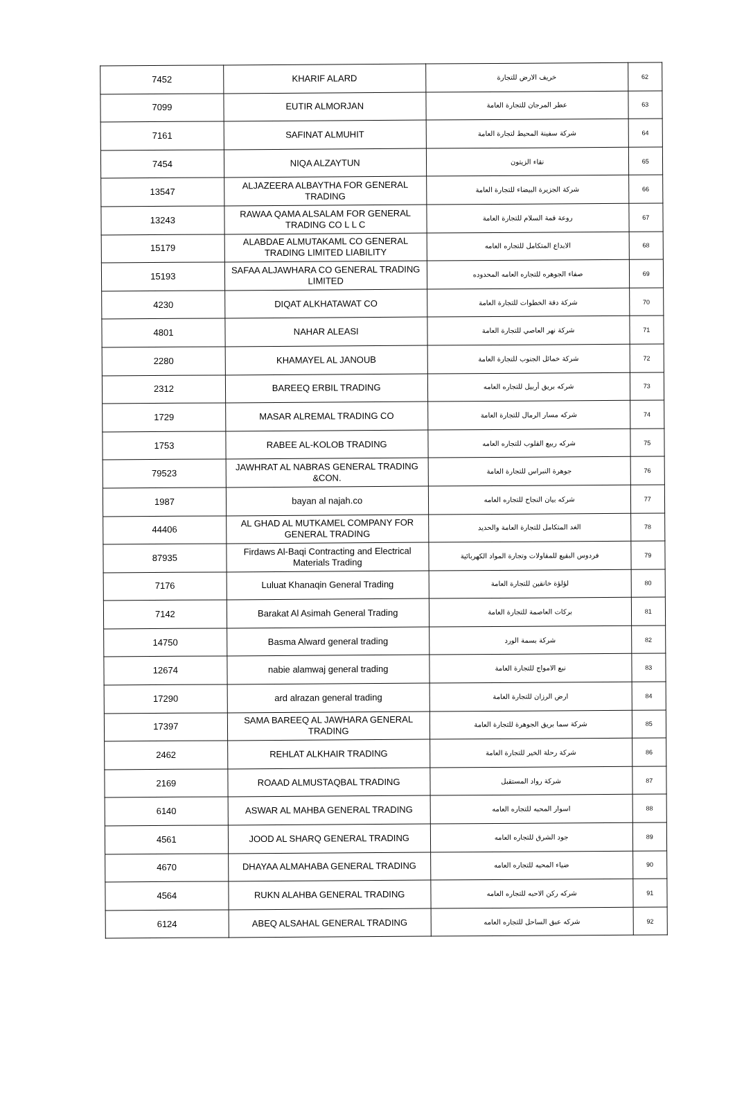| 7452 | KHARIF ALARD | خريف الارض للتجارة | 62 |
| 7099 | EUTIR ALMORJAN | عطر المرجان للتجارة العامة | 63 |
| 7161 | SAFINAT ALMUHIT | شركة سفينة المحيط لتجارة العامة | 64 |
| 7454 | NIQA ALZAYTUN | نقاء الزيتون | 65 |
| 13547 | ALJAZEERA ALBAYTHA FOR GENERAL TRADING | شركة الجزيرة البيضاء للتجارة العامة | 66 |
| 13243 | RAWAA QAMA ALSALAM FOR GENERAL TRADING CO L L C | روعة قمة السلام للتجارة العامة | 67 |
| 15179 | ALABDAE ALMUTAKAML CO GENERAL TRADING LIMITED LIABILITY | الابداع المتكامل للتجاره العامه | 68 |
| 15193 | SAFAA ALJAWHARA CO GENERAL TRADING LIMITED | صفاء الجوهره للتجاره العامه المحدوده | 69 |
| 4230 | DIQAT ALKHATAWAT CO | شركة دقة الخطوات للتجارة العامة | 70 |
| 4801 | NAHAR ALEASI | شركة نهر العاصي للتجارة العامة | 71 |
| 2280 | KHAMAYEL AL JANOUB | شركة خمائل الجنوب للتجارة العامة | 72 |
| 2312 | BAREEQ ERBIL TRADING | شركه بريق أربيل للتجاره العامه | 73 |
| 1729 | MASAR ALREMAL TRADING CO | شركه مسار الرمال للتجارة العامة | 74 |
| 1753 | RABEE AL-KOLOB TRADING | شركه ربيع القلوب للتجاره العامه | 75 |
| 79523 | JAWHRAT AL NABRAS GENERAL TRADING &CON. | جوهرة النبراس للتجارة العامة | 76 |
| 1987 | bayan al najah.co | شركه بيان النجاح للتجاره العامه | 77 |
| 44406 | AL GHAD AL MUTKAMEL COMPANY FOR GENERAL TRADING | الغد المتكامل للتجارة العامة والحديد | 78 |
| 87935 | Firdaws Al-Baqi Contracting and Electrical Materials Trading | فردوس البقيع للمقاولات وتجارة المواد الكهربائية | 79 |
| 7176 | Luluat Khanaqin General Trading | لؤلؤة خانقين للتجارة العامة | 80 |
| 7142 | Barakat Al Asimah General Trading | بركات العاصمة للتجارة العامة | 81 |
| 14750 | Basma Alward general trading | شركة بسمة الورد | 82 |
| 12674 | nabie alamwaj general trading | نبع الامواج للتجارة العامة | 83 |
| 17290 | ard alrazan general trading | ارض الرزان للتجارة العامة | 84 |
| 17397 | SAMA BAREEQ AL JAWHARA GENERAL TRADING | شركة سما بريق الجوهرة للتجارة العامة | 85 |
| 2462 | REHLAT ALKHAIR TRADING | شركة رحلة الخير للتجارة العامة | 86 |
| 2169 | ROAAD ALMUSTAQBAL TRADING | شركة رواد المستقبل | 87 |
| 6140 | ASWAR AL MAHBA GENERAL TRADING | اسوار المحبه للتجاره العامه | 88 |
| 4561 | JOOD AL SHARQ GENERAL TRADING | جود الشرق للتجاره العامه | 89 |
| 4670 | DHAYAA ALMAHABA GENERAL TRADING | ضياء المحبه للتجاره العامه | 90 |
| 4564 | RUKN ALAHBA GENERAL TRADING | شركه ركن الاحبه للتجاره العامه | 91 |
| 6124 | ABEQ ALSAHAL GENERAL TRADING | شركه عبق الساحل للتجاره العامه | 92 |